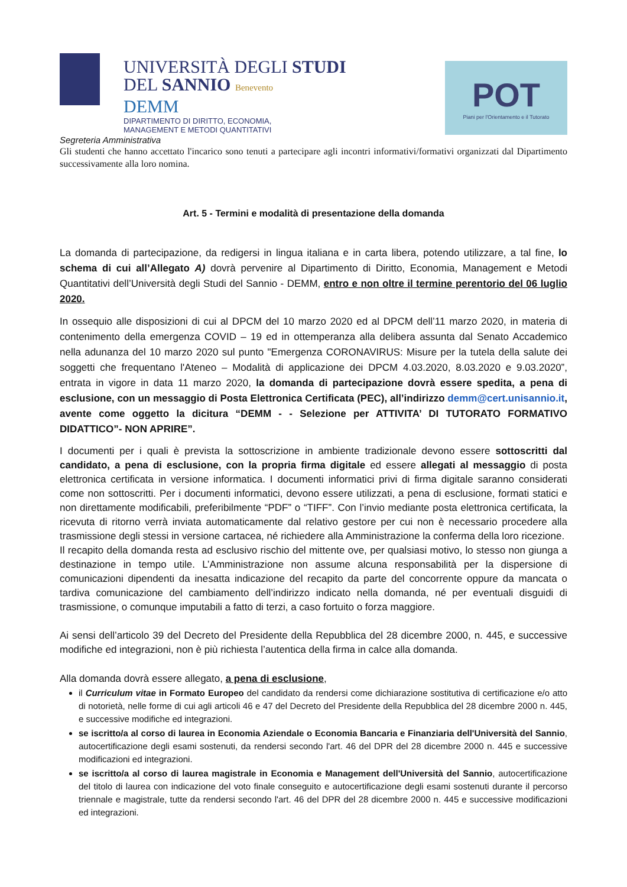UNIVERSITÀ DEGLI STUDI
DEL SANNIO Benevento
DEMM
DIPARTIMENTO DI DIRITTO, ECONOMIA,
MANAGEMENT E METODI QUANTITATIVI
POT
Piani per l'Orientamento e il Tutorato
Segreteria Amministrativa
Gli studenti che hanno accettato l'incarico sono tenuti a partecipare agli incontri informativi/formativi organizzati dal Dipartimento successivamente alla loro nomina.
Art. 5 - Termini e modalità di presentazione della domanda
La domanda di partecipazione, da redigersi in lingua italiana e in carta libera, potendo utilizzare, a tal fine, lo schema di cui all’Allegato A) dovrà pervenire al Dipartimento di Diritto, Economia, Management e Metodi Quantitativi dell’Università degli Studi del Sannio - DEMM, entro e non oltre il termine perentorio del 06 luglio 2020.
In ossequio alle disposizioni di cui al DPCM del 10 marzo 2020 ed al DPCM dell’11 marzo 2020, in materia di contenimento della emergenza COVID – 19 ed in ottemperanza alla delibera assunta dal Senato Accademico nella adunanza del 10 marzo 2020 sul punto "Emergenza CORONAVIRUS: Misure per la tutela della salute dei soggetti che frequentano l'Ateneo – Modalità di applicazione dei DPCM 4.03.2020, 8.03.2020 e 9.03.2020”, entrata in vigore in data 11 marzo 2020, la domanda di partecipazione dovrà essere spedita, a pena di esclusione, con un messaggio di Posta Elettronica Certificata (PEC), all’indirizzo demm@cert.unisannio.it, avente come oggetto la dicitura “DEMM - - Selezione per ATTIVITA’ DI TUTORATO FORMATIVO DIDATTICO”- NON APRIRE”.
I documenti per i quali è prevista la sottoscrizione in ambiente tradizionale devono essere sottoscritti dal candidato, a pena di esclusione, con la propria firma digitale ed essere allegati al messaggio di posta elettronica certificata in versione informatica. I documenti informatici privi di firma digitale saranno considerati come non sottoscritti. Per i documenti informatici, devono essere utilizzati, a pena di esclusione, formati statici e non direttamente modificabili, preferibilmente “PDF” o “TIFF”. Con l’invio mediante posta elettronica certificata, la ricevuta di ritorno verrà inviata automaticamente dal relativo gestore per cui non è necessario procedere alla trasmissione degli stessi in versione cartacea, né richiedere alla Amministrazione la conferma della loro ricezione.
Il recapito della domanda resta ad esclusivo rischio del mittente ove, per qualsiasi motivo, lo stesso non giunga a destinazione in tempo utile. L’Amministrazione non assume alcuna responsabilità per la dispersione di comunicazioni dipendenti da inesatta indicazione del recapito da parte del concorrente oppure da mancata o tardiva comunicazione del cambiamento dell’indirizzo indicato nella domanda, né per eventuali disguidi di trasmissione, o comunque imputabili a fatto di terzi, a caso fortuito o forza maggiore.
Ai sensi dell’articolo 39 del Decreto del Presidente della Repubblica del 28 dicembre 2000, n. 445, e successive modifiche ed integrazioni, non è più richiesta l’autentica della firma in calce alla domanda.
Alla domanda dovrà essere allegato, a pena di esclusione,
il Curriculum vitae in Formato Europeo del candidato da rendersi come dichiarazione sostitutiva di certificazione e/o atto di notorietà, nelle forme di cui agli articoli 46 e 47 del Decreto del Presidente della Repubblica del 28 dicembre 2000 n. 445, e successive modifiche ed integrazioni.
se iscritto/a al corso di laurea in Economia Aziendale o Economia Bancaria e Finanziaria dell'Università del Sannio, autocertificazione degli esami sostenuti, da rendersi secondo l'art. 46 del DPR del 28 dicembre 2000 n. 445 e successive modificazioni ed integrazioni.
se iscritto/a al corso di laurea magistrale in Economia e Management dell'Università del Sannio, autocertificazione del titolo di laurea con indicazione del voto finale conseguito e autocertificazione degli esami sostenuti durante il percorso triennale e magistrale, tutte da rendersi secondo l'art. 46 del DPR del 28 dicembre 2000 n. 445 e successive modificazioni ed integrazioni.